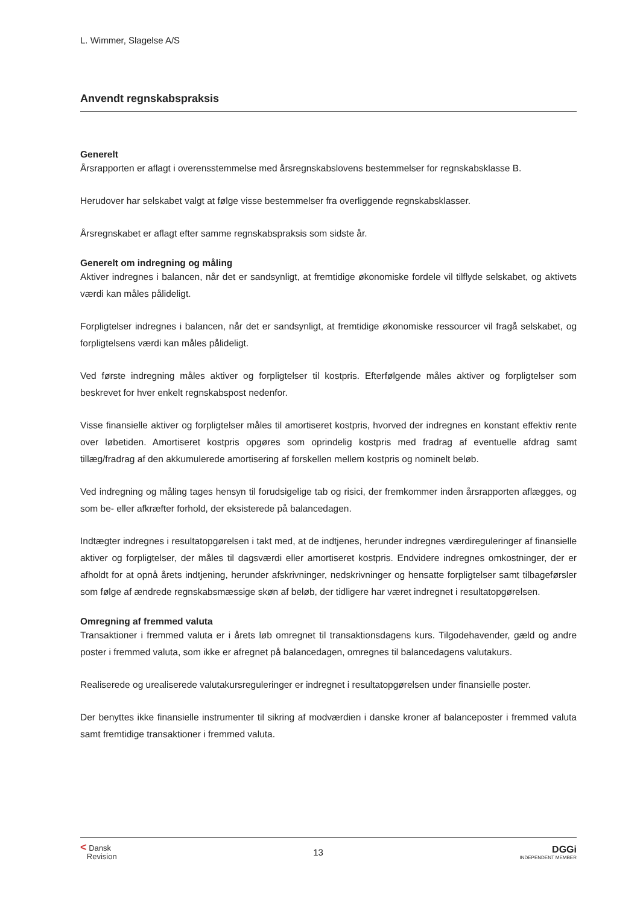L. Wimmer, Slagelse A/S
Anvendt regnskabspraksis
Generelt
Årsrapporten er aflagt i overensstemmelse med årsregnskabslovens bestemmelser for regnskabsklasse B.
Herudover har selskabet valgt at følge visse bestemmelser fra overliggende regnskabsklasser.
Årsregnskabet er aflagt efter samme regnskabspraksis som sidste år.
Generelt om indregning og måling
Aktiver indregnes i balancen, når det er sandsynligt, at fremtidige økonomiske fordele vil tilflyde selskabet, og aktivets værdi kan måles pålideligt.
Forpligtelser indregnes i balancen, når det er sandsynligt, at fremtidige økonomiske ressourcer vil fragå selskabet, og forpligtelsens værdi kan måles pålideligt.
Ved første indregning måles aktiver og forpligtelser til kostpris. Efterfølgende måles aktiver og forpligtelser som beskrevet for hver enkelt regnskabspost nedenfor.
Visse finansielle aktiver og forpligtelser måles til amortiseret kostpris, hvorved der indregnes en konstant effektiv rente over løbetiden. Amortiseret kostpris opgøres som oprindelig kostpris med fradrag af eventuelle afdrag samt tillæg/fradrag af den akkumulerede amortisering af forskellen mellem kostpris og nominelt beløb.
Ved indregning og måling tages hensyn til forudsigelige tab og risici, der fremkommer inden årsrapporten aflægges, og som be- eller afkræfter forhold, der eksisterede på balancedagen.
Indtægter indregnes i resultatopgørelsen i takt med, at de indtjenes, herunder indregnes værdireguleringer af finansielle aktiver og forpligtelser, der måles til dagsværdi eller amortiseret kostpris. Endvidere indregnes omkostninger, der er afholdt for at opnå årets indtjening, herunder afskrivninger, nedskrivninger og hensatte forpligtelser samt tilbageførsler som følge af ændrede regnskabsmæssige skøn af beløb, der tidligere har været indregnet i resultatopgørelsen.
Omregning af fremmed valuta
Transaktioner i fremmed valuta er i årets løb omregnet til transaktionsdagens kurs. Tilgodehavender, gæld og andre poster i fremmed valuta, som ikke er afregnet på balancedagen, omregnes til balancedagens valutakurs.
Realiserede og urealiserede valutakursreguleringer er indregnet i resultatopgørelsen under finansielle poster.
Der benyttes ikke finansielle instrumenter til sikring af modværdien i danske kroner af balanceposter i fremmed valuta samt fremtidige transaktioner i fremmed valuta.
< Dansk
Revision
13
DGGi
INDEPENDENT MEMBER